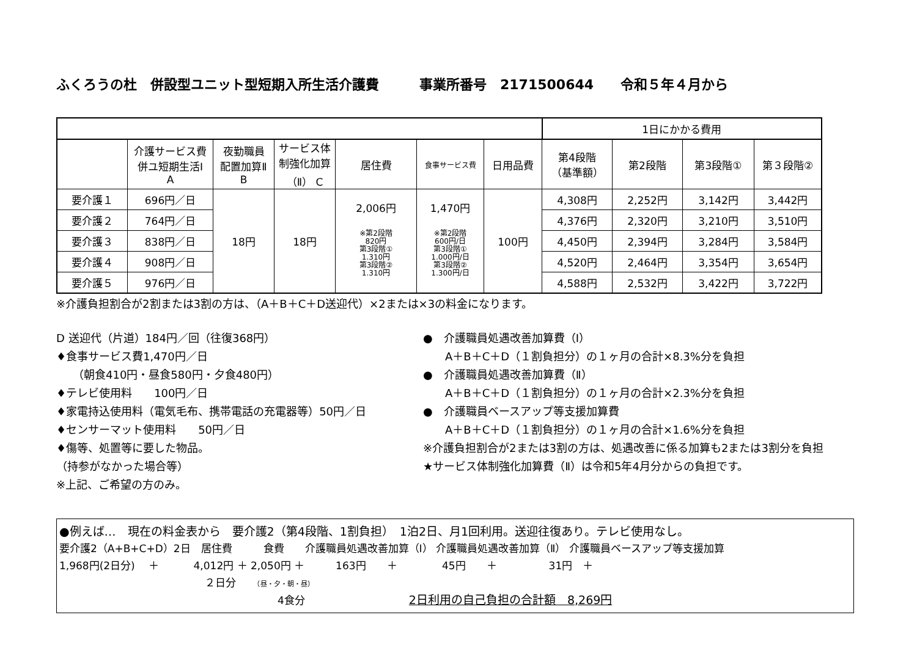ふくろうの杜　併設型ユニット型短期入所生活介護費　　　事業所番号　2171500644　　令和５年４月から
| | | | | | | | 1日にかかる費用 | | | |
| | 介護サービス費 併ユ短期生活Ⅰ A | 夜勤職員 配置加算Ⅱ B | サービス体 制強化加算 （Ⅱ） C | 居住費 | 食事サービス費 | 日用品費 | 第4段階 （基準額） | 第2段階 | 第3段階① | 第３段階② |
| 要介護１ | 696円／日 | 18円 | 18円 | 2,006円 ※第2段階 820円 第3段階① 1.310円 第3段階② 1.310円 | 1,470円 ※第2段階 600円/日 第3段階① 1.000円/日 第3段階② 1.300円/日 | 100円 | 4,308円 | 2,252円 | 3,142円 | 3,442円 |
| 要介護２ | 764円／日 | | | | | | 4,376円 | 2,320円 | 3,210円 | 3,510円 |
| 要介護３ | 838円／日 | | | | | | 4,450円 | 2,394円 | 3,284円 | 3,584円 |
| 要介護４ | 908円／日 | | | | | | 4,520円 | 2,464円 | 3,354円 | 3,654円 |
| 要介護５ | 976円／日 | | | | | | 4,588円 | 2,532円 | 3,422円 | 3,722円 |
※介護負担割合が2割または3割の方は、（A＋B＋C＋D送迎代）×2または×3の料金になります。
D 送迎代（片道）184円／回（往復368円）
♦食事サービス費1,470円／日
　　（朝食410円・昼食580円・夕食480円）
♦テレビ使用料　　100円／日
♦家電持込使用料（電気毛布、携帯電話の充電器等）50円／日
♦センサーマット使用料　　50円／日
♦傷等、処置等に要した物品。
（持参がなかった場合等）
※上記、ご希望の方のみ。
●　介護職員処遇改善加算費（Ⅰ）
　　A＋B＋C＋D（１割負担分）の１ヶ月の合計×8.3%分を負担
●　介護職員処遇改善加算費（Ⅱ）
　　A＋B＋C＋D（１割負担分）の１ヶ月の合計×2.3%分を負担
●　介護職員ベースアップ等支援加算費
　　A＋B＋C＋D（１割負担分）の１ヶ月の合計×1.6%分を負担
※介護負担割合が2または3割の方は、処遇改善に係る加算も2または3割分を負担
★サービス体制強化加算費（Ⅱ）は令和5年4月分からの負担です。
●例えば…　現在の料金表から　要介護2（第4段階、1割負担）　1泊2日、月1回利用。送迎往復あり。テレビ使用なし。
要介護2（A+B+C+D）2日　居住費　　　食費　　介護職員処遇改善加算（Ⅰ） 介護職員処遇改善加算（Ⅱ） 介護職員ベースアップ等支援加算
1,968円(2日分)　 ＋　　　 4,012円 ＋ 2,050円 ＋　　　163円　　＋　　　　 45円　　＋　　　　　31円　＋
　　　　　　　　　　　　　　２日分　　（昼・夕・朝・昼）
　　　　　　　　　　　　　　　　　　　　　4食分　　　　　　　　　　2日利用の自己負担の合計額　8,269円